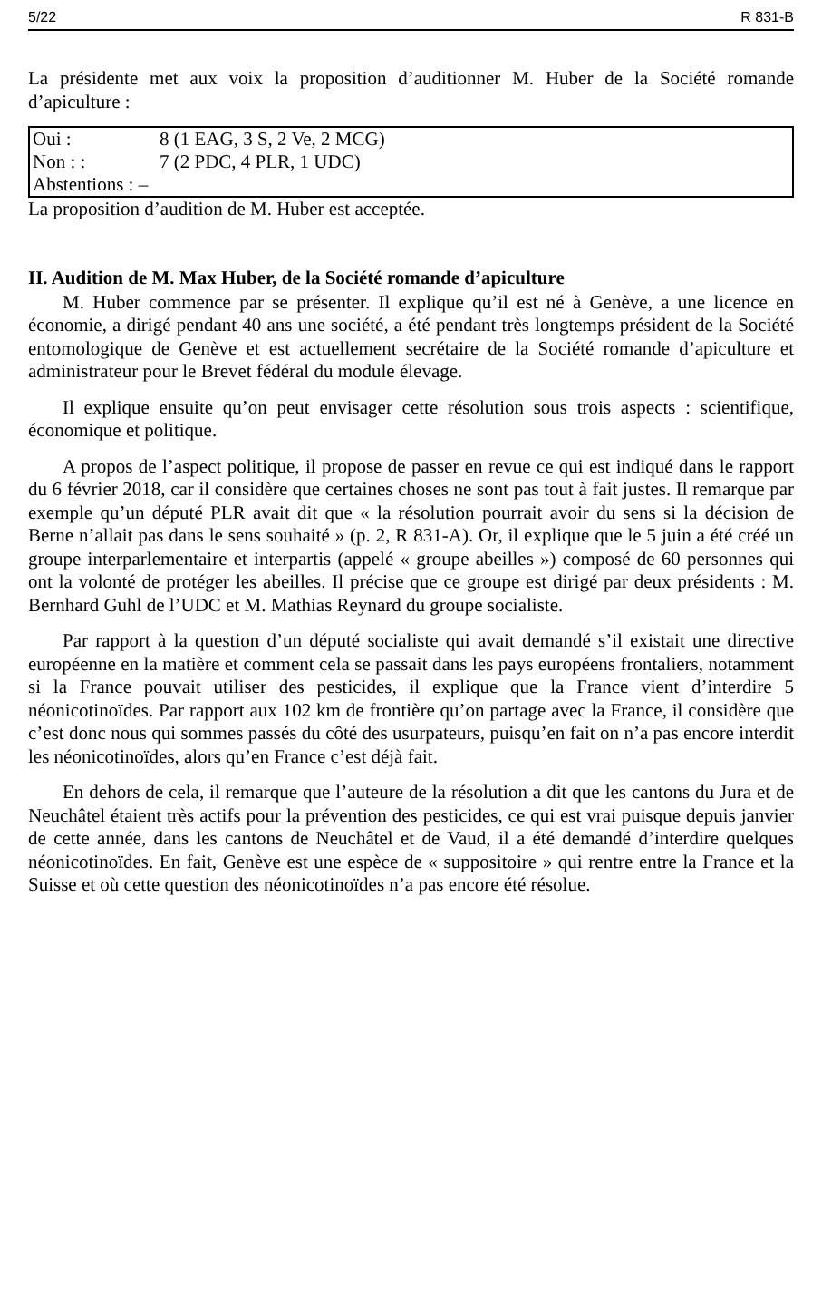5/22 R 831-B
La présidente met aux voix la proposition d’auditionner M. Huber de la Société romande d’apiculture :
| Oui : | 8 (1 EAG, 3 S, 2 Ve, 2 MCG) |
| Non : : | 7 (2 PDC, 4 PLR, 1 UDC) |
| Abstentions : – | |
La proposition d’audition de M. Huber est acceptée.
II. Audition de M. Max Huber, de la Société romande d’apiculture
M. Huber commence par se présenter. Il explique qu’il est né à Genève, a une licence en économie, a dirigé pendant 40 ans une société, a été pendant très longtemps président de la Société entomologique de Genève et est actuellement secrétaire de la Société romande d’apiculture et administrateur pour le Brevet fédéral du module élevage.
Il explique ensuite qu’on peut envisager cette résolution sous trois aspects : scientifique, économique et politique.
A propos de l’aspect politique, il propose de passer en revue ce qui est indiqué dans le rapport du 6 février 2018, car il considère que certaines choses ne sont pas tout à fait justes. Il remarque par exemple qu’un député PLR avait dit que « la résolution pourrait avoir du sens si la décision de Berne n’allait pas dans le sens souhaité » (p. 2, R 831-A). Or, il explique que le 5 juin a été créé un groupe interparlementaire et interpartis (appelé « groupe abeilles ») composé de 60 personnes qui ont la volonté de protéger les abeilles. Il précise que ce groupe est dirigé par deux présidents : M. Bernhard Guhl de l’UDC et M. Mathias Reynard du groupe socialiste.
Par rapport à la question d’un député socialiste qui avait demandé s’il existait une directive européenne en la matière et comment cela se passait dans les pays européens frontaliers, notamment si la France pouvait utiliser des pesticides, il explique que la France vient d’interdire 5 néonicotinoïdes. Par rapport aux 102 km de frontière qu’on partage avec la France, il considère que c’est donc nous qui sommes passés du côté des usurpateurs, puisqu’en fait on n’a pas encore interdit les néonicotinoïdes, alors qu’en France c’est déjà fait.
En dehors de cela, il remarque que l’auteure de la résolution a dit que les cantons du Jura et de Neuchâtel étaient très actifs pour la prévention des pesticides, ce qui est vrai puisque depuis janvier de cette année, dans les cantons de Neuchâtel et de Vaud, il a été demandé d’interdire quelques néonicotinoïdes. En fait, Genève est une espèce de « suppositoire » qui rentre entre la France et la Suisse et où cette question des néonicotinoïdes n’a pas encore été résolue.